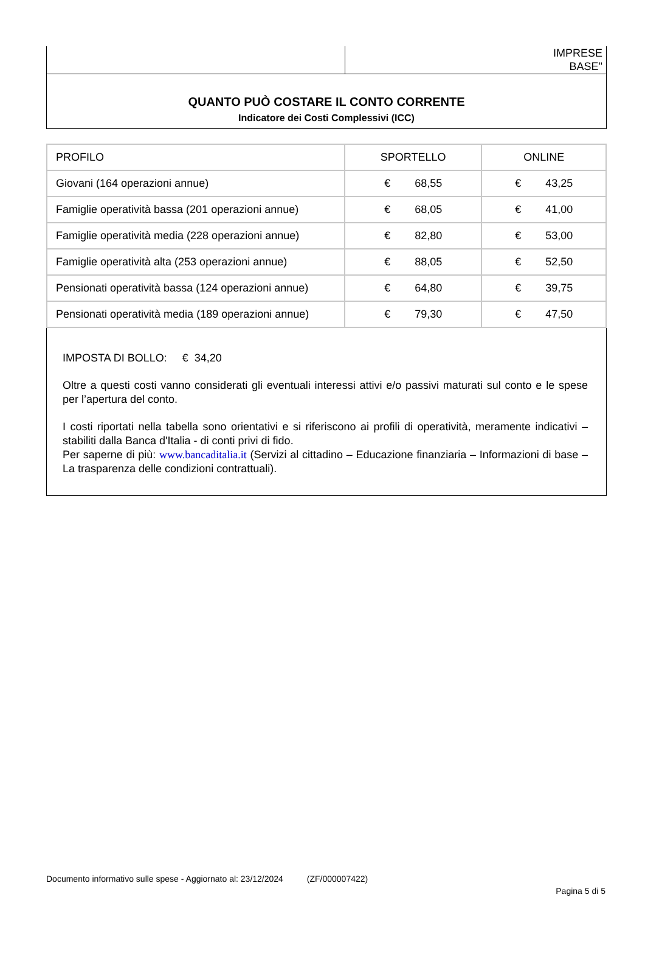IMPRESE
BASE"
QUANTO PUÒ COSTARE IL CONTO CORRENTE
Indicatore dei Costi Complessivi (ICC)
| PROFILO | SPORTELLO | ONLINE |
| Giovani (164 operazioni annue) | € 68,55 | € 43,25 |
| Famiglie operatività bassa (201 operazioni annue) | € 68,05 | € 41,00 |
| Famiglie operatività media (228 operazioni annue) | € 82,80 | € 53,00 |
| Famiglie operatività alta (253 operazioni annue) | € 88,05 | € 52,50 |
| Pensionati operatività bassa (124 operazioni annue) | € 64,80 | € 39,75 |
| Pensionati operatività media (189 operazioni annue) | € 79,30 | € 47,50 |
IMPOSTA DI BOLLO: € 34,20
Oltre a questi costi vanno considerati gli eventuali interessi attivi e/o passivi maturati sul conto e le spese per l’apertura del conto.
I costi riportati nella tabella sono orientativi e si riferiscono ai profili di operatività, meramente indicativi – stabiliti dalla Banca d'Italia - di conti privi di fido.
Per saperne di più: www.bancaditalia.it (Servizi al cittadino – Educazione finanziaria – Informazioni di base – La trasparenza delle condizioni contrattuali).
Documento informativo sulle spese - Aggiornato al: 23/12/2024 (ZF/000007422)
Pagina 5 di 5